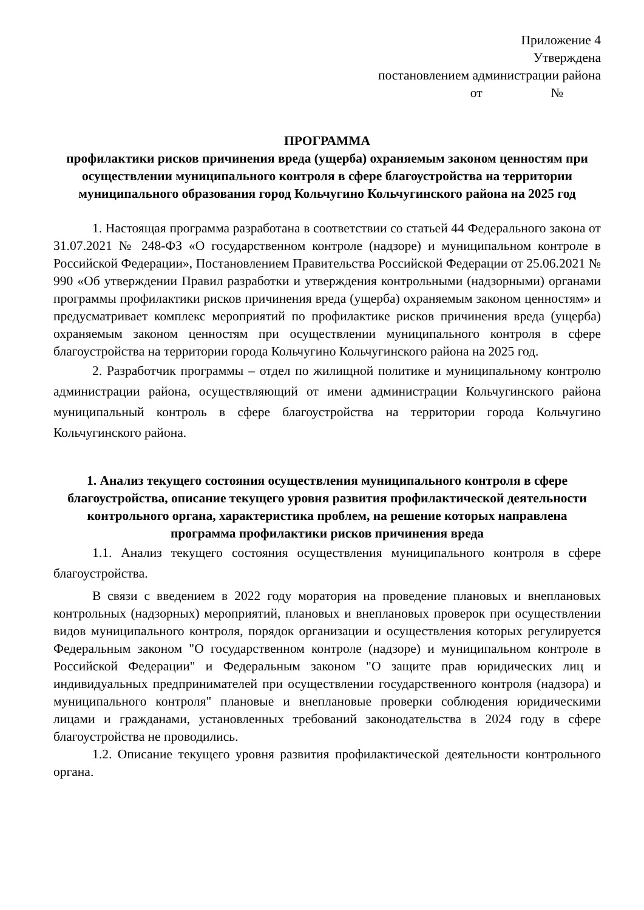Приложение 4
Утверждена
постановлением администрации района
от №
ПРОГРАММА
профилактики рисков причинения вреда (ущерба) охраняемым законом ценностям при осуществлении муниципального контроля в сфере благоустройства на территории муниципального образования город Кольчугино Кольчугинского района на 2025 год
1. Настоящая программа разработана в соответствии со статьей 44 Федерального закона от 31.07.2021 № 248-ФЗ «О государственном контроле (надзоре) и муниципальном контроле в Российской Федерации», Постановлением Правительства Российской Федерации от 25.06.2021 № 990 «Об утверждении Правил разработки и утверждения контрольными (надзорными) органами программы профилактики рисков причинения вреда (ущерба) охраняемым законом ценностям» и предусматривает комплекс мероприятий по профилактике рисков причинения вреда (ущерба) охраняемым законом ценностям при осуществлении муниципального контроля в сфере благоустройства на территории города Кольчугино Кольчугинского района на 2025 год.
2. Разработчик программы – отдел по жилищной политике и муниципальному контролю администрации района, осуществляющий от имени администрации Кольчугинского района муниципальный контроль в сфере благоустройства на территории города Кольчугино Кольчугинского района.
1. Анализ текущего состояния осуществления муниципального контроля в сфере благоустройства, описание текущего уровня развития профилактической деятельности контрольного органа, характеристика проблем, на решение которых направлена программа профилактики рисков причинения вреда
1.1. Анализ текущего состояния осуществления муниципального контроля в сфере благоустройства.
В связи с введением в 2022 году моратория на проведение плановых и внеплановых контрольных (надзорных) мероприятий, плановых и внеплановых проверок при осуществлении видов муниципального контроля, порядок организации и осуществления которых регулируется Федеральным законом "О государственном контроле (надзоре) и муниципальном контроле в Российской Федерации" и Федеральным законом "О защите прав юридических лиц и индивидуальных предпринимателей при осуществлении государственного контроля (надзора) и муниципального контроля" плановые и внеплановые проверки соблюдения юридическими лицами и гражданами, установленных требований законодательства в 2024 году в сфере благоустройства не проводились.
1.2. Описание текущего уровня развития профилактической деятельности контрольного органа.